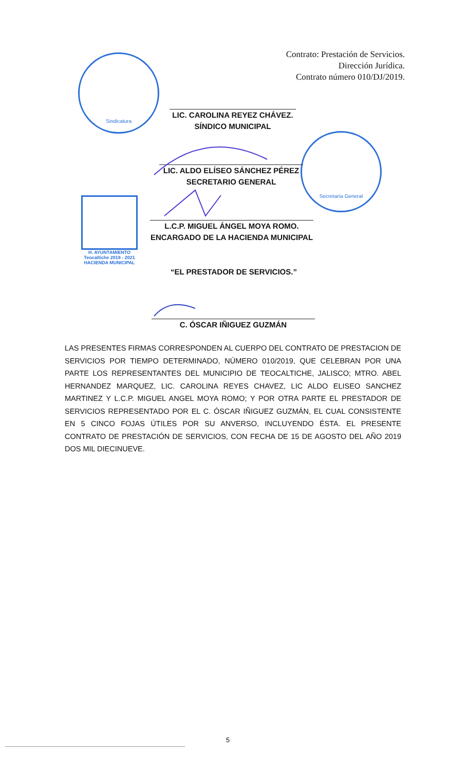Contrato: Prestación de Servicios.
Dirección Jurídica.
Contrato número 010/DJ/2019.
Sindicatura
Secretaría General
LIC. CAROLINA REYEZ CHÁVEZ.
SÍNDICO MUNICIPAL
LIC. ALDO ELÍSEO SÁNCHEZ PÉREZ
SECRETARIO GENERAL
H. AYUNTAMIENTO
Teocaltiche 2018 - 2021
HACIENDA MUNICIPAL
L.C.P. MIGUEL ÁNGEL MOYA ROMO.
ENCARGADO DE LA HACIENDA MUNICIPAL
“EL PRESTADOR DE SERVICIOS.”
C. ÓSCAR IÑIGUEZ GUZMÁN
LAS PRESENTES FIRMAS CORRESPONDEN AL CUERPO DEL CONTRATO DE PRESTACION DE SERVICIOS POR TIEMPO DETERMINADO, NÚMERO 010/2019, QUE CELEBRAN POR UNA PARTE LOS REPRESENTANTES DEL MUNICIPIO DE TEOCALTICHE, JALISCO; MTRO. ABEL HERNANDEZ MARQUEZ, LIC. CAROLINA REYES CHAVEZ, LIC ALDO ELISEO SANCHEZ MARTINEZ Y L.C.P. MIGUEL ANGEL MOYA ROMO; Y POR OTRA PARTE EL PRESTADOR DE SERVICIOS REPRESENTADO POR EL C. ÓSCAR IÑIGUEZ GUZMÁN, EL CUAL CONSISTENTE EN 5 CINCO FOJAS ÚTILES POR SU ANVERSO, INCLUYENDO ÉSTA. EL PRESENTE CONTRATO DE PRESTACIÓN DE SERVICIOS, CON FECHA DE 15 DE AGOSTO DEL AÑO 2019 DOS MIL DIECINUEVE.
5